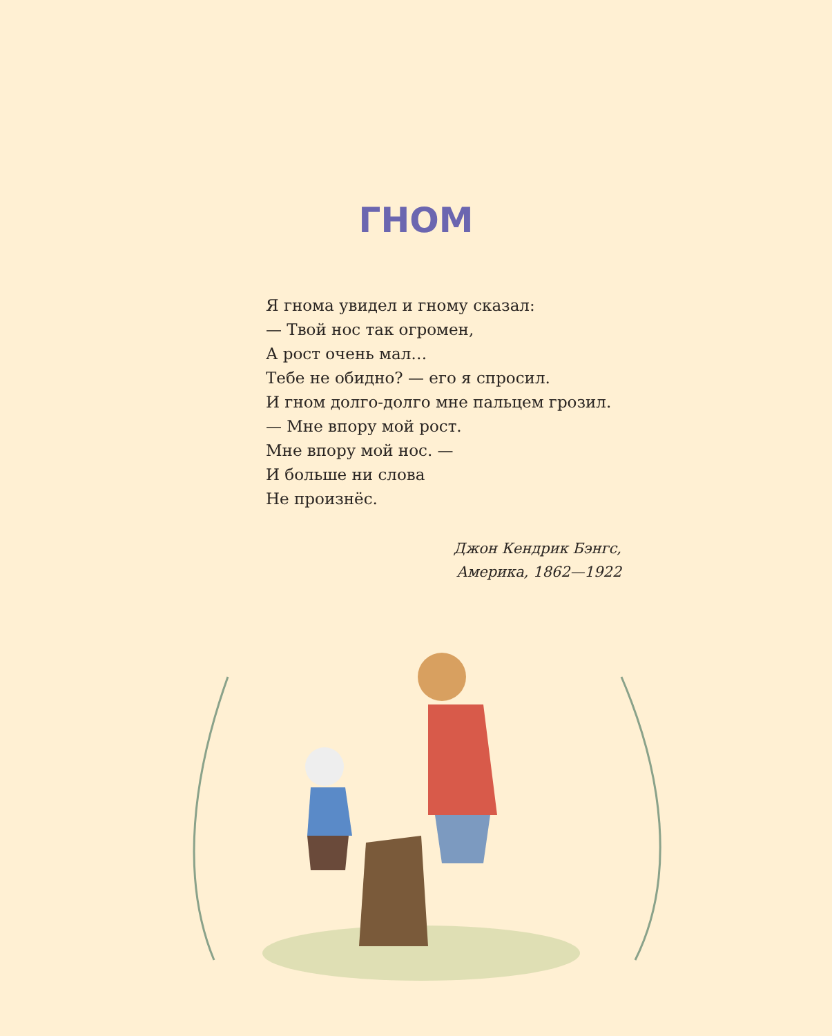ГНОМ
Я гнома увидел и гному сказал:
— Твой нос так огромен,
А рост очень мал…
Тебе не обидно? — его я спросил.
И гном долго-долго мне пальцем грозил.
— Мне впору мой рост.
Мне впору мой нос. —
И больше ни слова
Не произнёс.
Джон Кендрик Бэнгс,
Америка, 1862—1922